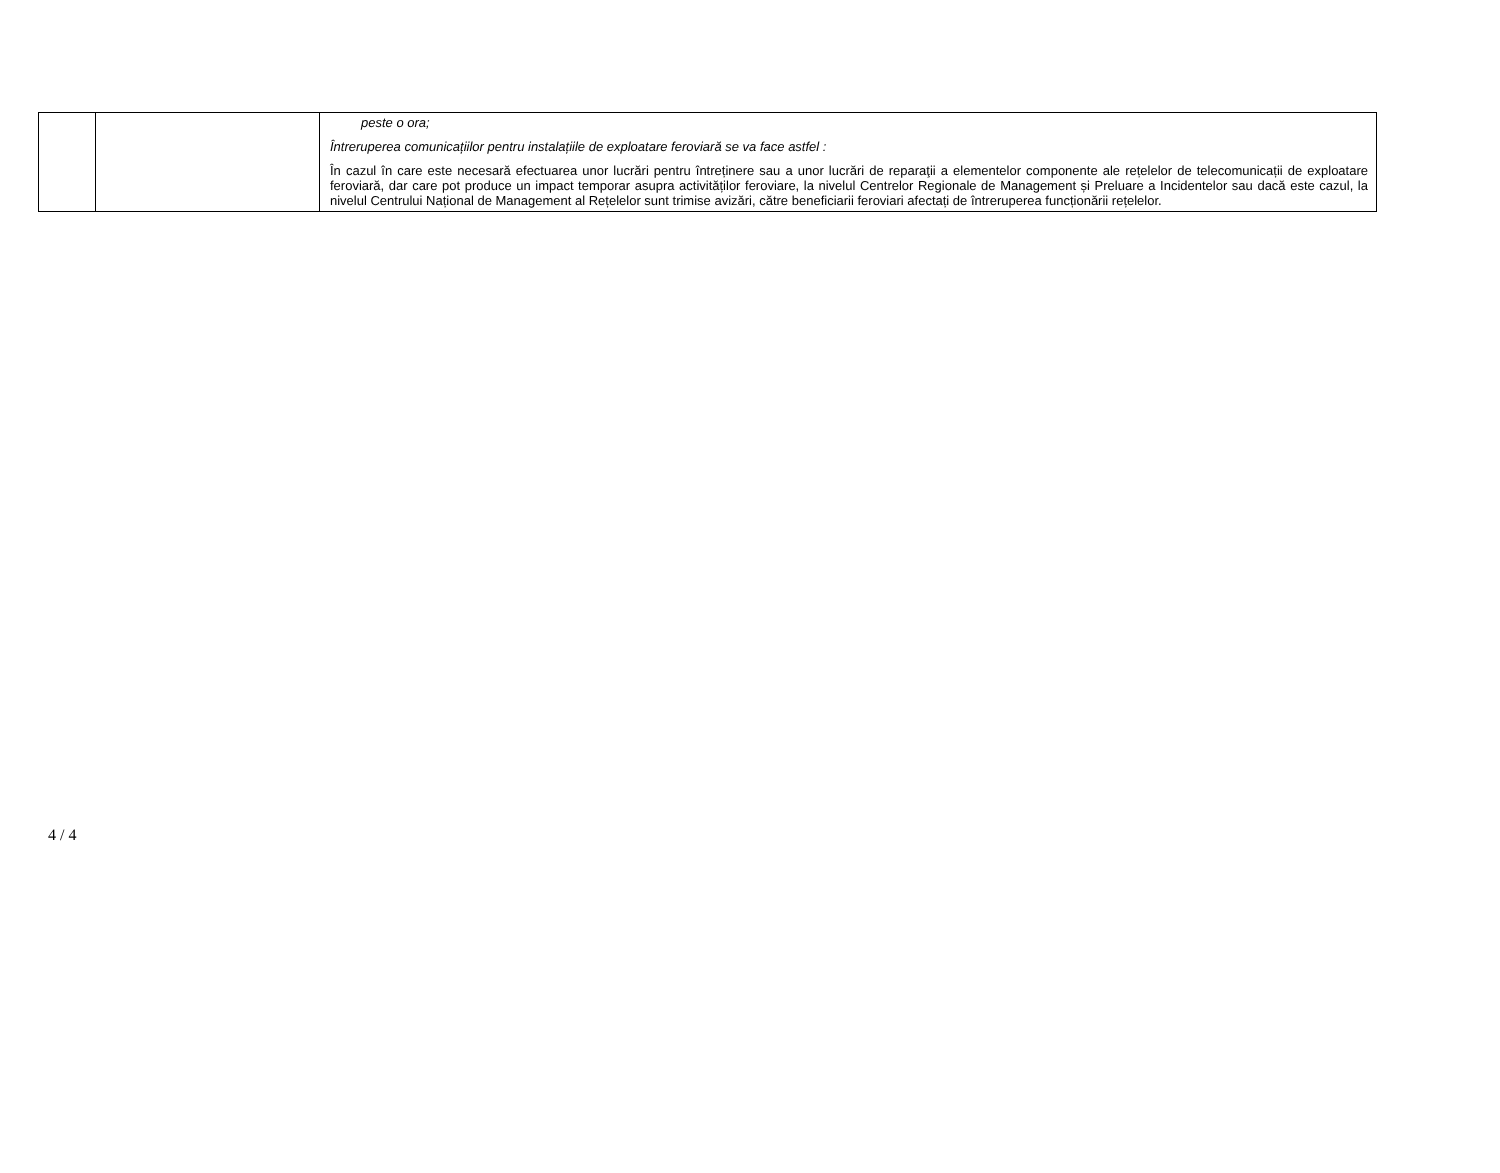| | | peste o ora; Întreruperea comunicațiilor pentru instalațiile de exploatare feroviară se va face astfel : În cazul în care este necesară efectuarea unor lucrări pentru întreținere sau a unor lucrări de reparaţii a elementelor componente ale rețelelor de telecomunicații de exploatare feroviară, dar care pot produce un impact temporar asupra activităților feroviare, la nivelul Centrelor Regionale de Management și Preluare a Incidentelor sau dacă este cazul, la nivelul Centrului Național de Management al Rețelelor sunt trimise avizări, către beneficiarii feroviari afectați de întreruperea funcționării rețelelor. |
4 / 4